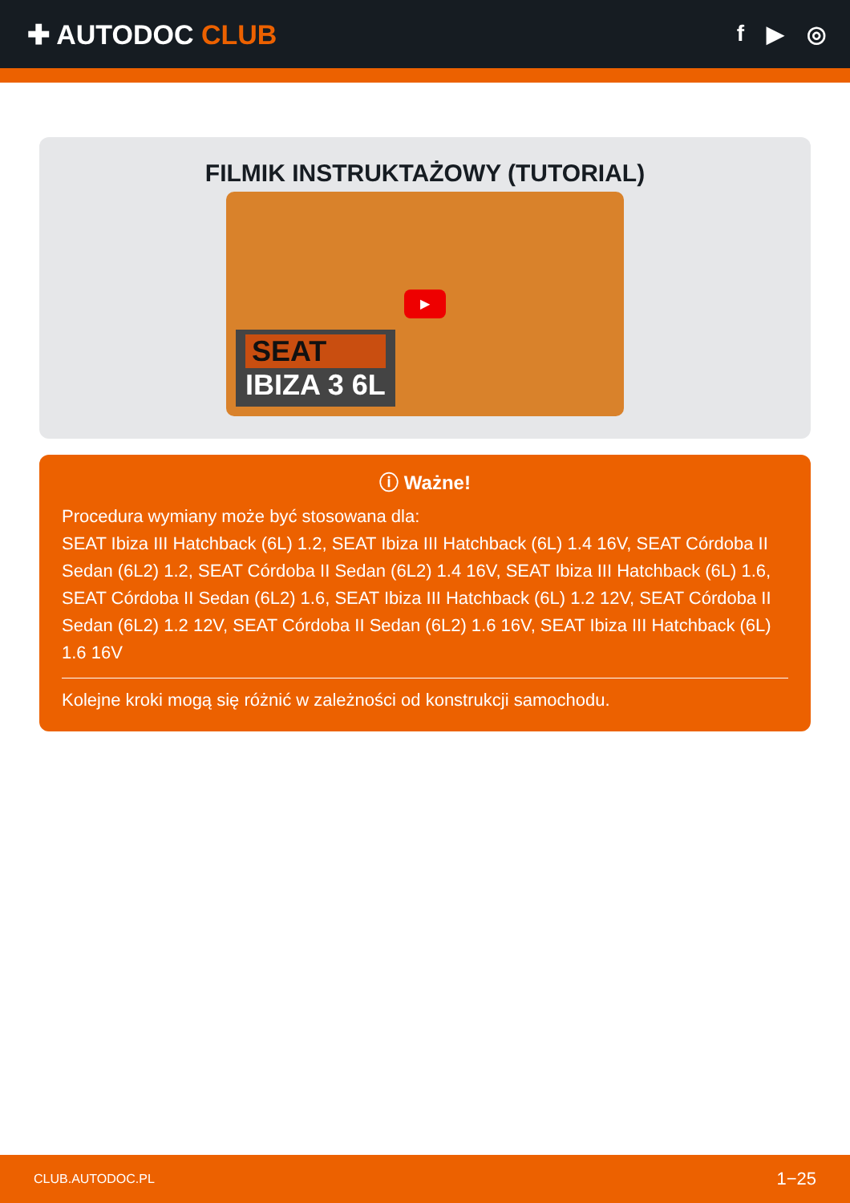✚ AUTODOC CLUB
f ▶ ◎
FILMIK INSTRUKTAŻOWY (TUTORIAL)
SEAT
IBIZA 3 6L
▶
ⓘ Ważne!
Procedura wymiany może być stosowana dla:
SEAT Ibiza III Hatchback (6L) 1.2, SEAT Ibiza III Hatchback (6L) 1.4 16V, SEAT Córdoba II Sedan (6L2) 1.2, SEAT Córdoba II Sedan (6L2) 1.4 16V, SEAT Ibiza III Hatchback (6L) 1.6, SEAT Córdoba II Sedan (6L2) 1.6, SEAT Ibiza III Hatchback (6L) 1.2 12V, SEAT Córdoba II Sedan (6L2) 1.2 12V, SEAT Córdoba II Sedan (6L2) 1.6 16V, SEAT Ibiza III Hatchback (6L) 1.6 16V
Kolejne kroki mogą się różnić w zależności od konstrukcji samochodu.
CLUB.AUTODOC.PL 1−25